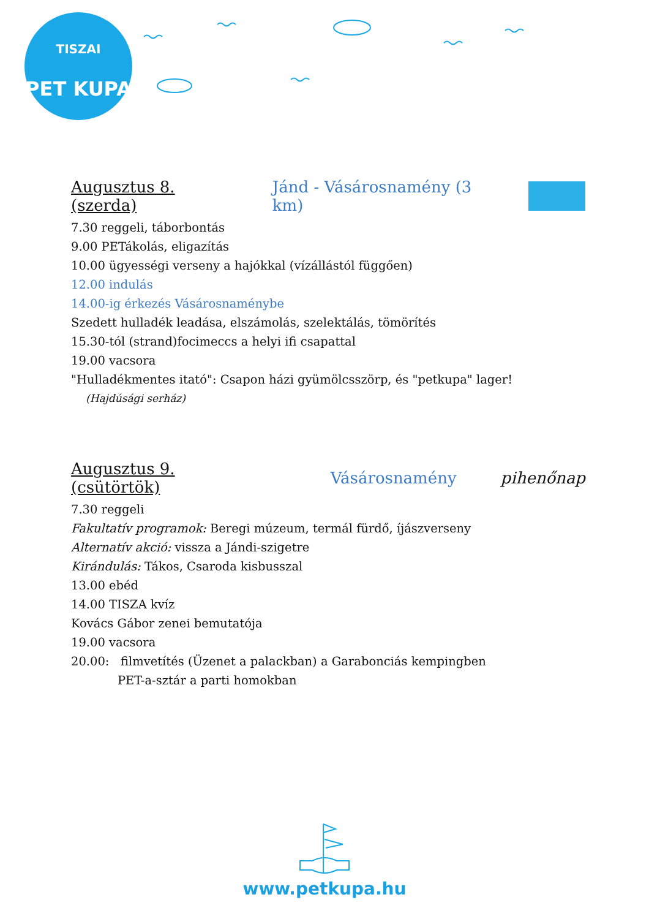TISZAI
PET KUPA
Augusztus 8. (szerda) Jánd - Vásárosnamény (3 km)
7.30 reggeli, táborbontás
9.00 PETákolás, eligazítás
10.00 ügyességi verseny a hajókkal (vízállástól függően)
12.00 indulás
14.00-ig érkezés Vásárosnaménybe
Szedett hulladék leadása, elszámolás, szelektálás, tömörítés
15.30-tól (strand)focimeccs a helyi ifi csapattal
19.00 vacsora
"Hulladékmentes itató": Csapon házi gyümölcsszörp, és "petkupa" lager!
(Hajdúsági serház)
Augusztus 9. (csütörtök) Vásárosnamény pihenőnap
7.30 reggeli
Fakultatív programok: Beregi múzeum, termál fürdő, íjászverseny
Alternatív akció: vissza a Jándi-szigetre
Kirándulás: Tákos, Csaroda kisbusszal
13.00 ebéd
14.00 TISZA kvíz
Kovács Gábor zenei bemutatója
19.00 vacsora
20.00: filmvetítés (Üzenet a palackban) a Garabonciás kempingben
PET-a-sztár a parti homokban
www.petkupa.hu